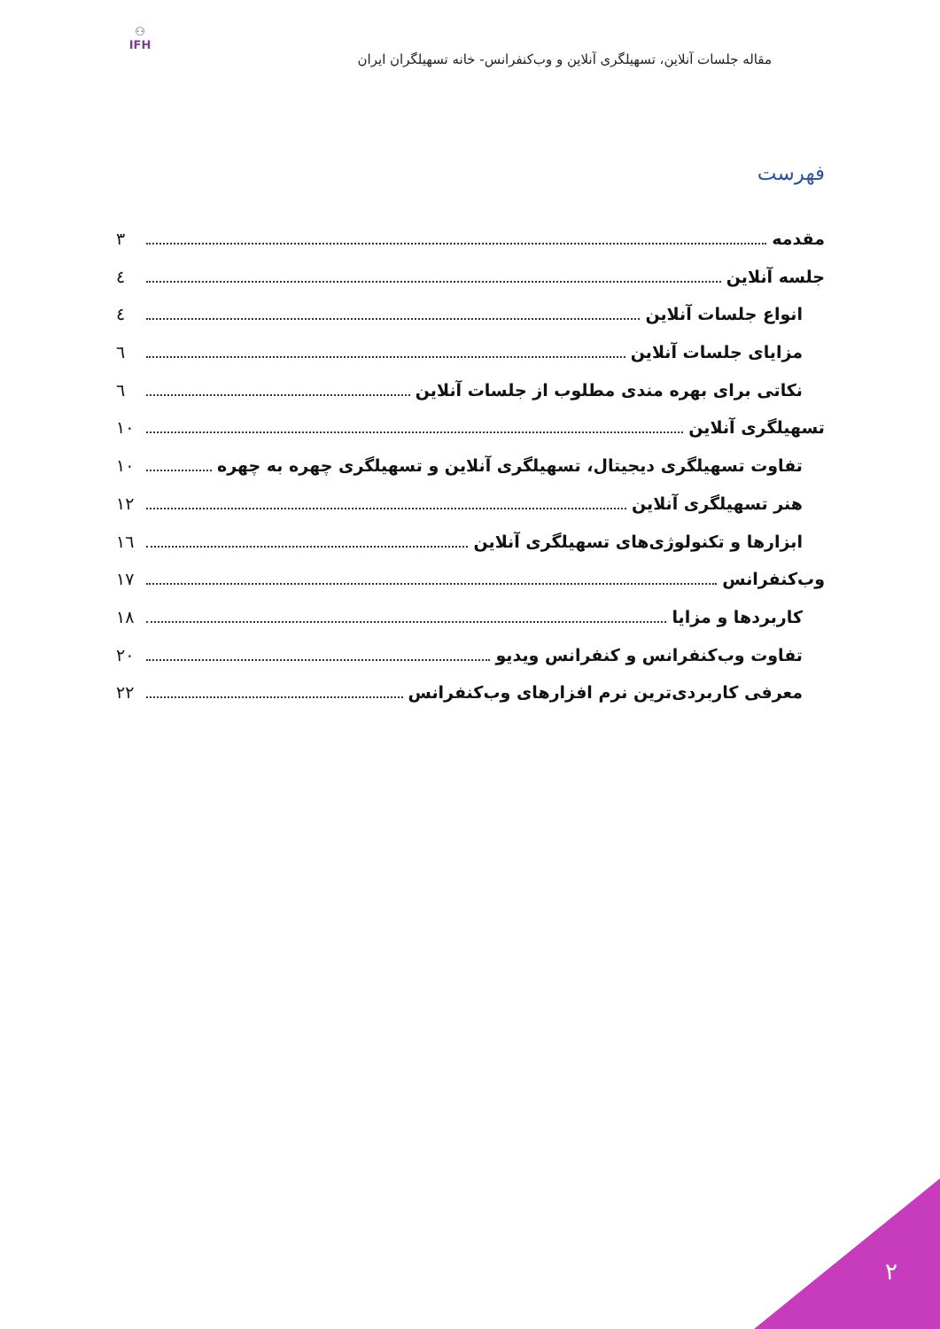⚇
IFH
مقاله جلسات آنلاین، تسهیلگری آنلاین و وب‌کنفرانس- خانه تسهیلگران ایران
فهرست
مقدمه ۳
جلسه آنلاین ٤
انواع جلسات آنلاین ٤
مزایای جلسات آنلاین ٦
نکاتی برای بهره مندی مطلوب از جلسات آنلاین ٦
تسهیلگری آنلاین ۱۰
تفاوت تسهیلگری دیجیتال، تسهیلگری آنلاین و تسهیلگری چهره به چهره ۱۰
هنر تسهیلگری آنلاین ۱۲
ابزارها و تکنولوژی‌های تسهیلگری آنلاین ۱٦
وب‌کنفرانس ۱۷
کاربردها و مزایا ۱۸
تفاوت وب‌کنفرانس و کنفرانس ویدیو ۲۰
معرفی کاربردی‌ترین نرم افزارهای وب‌کنفرانس ۲۲
۲